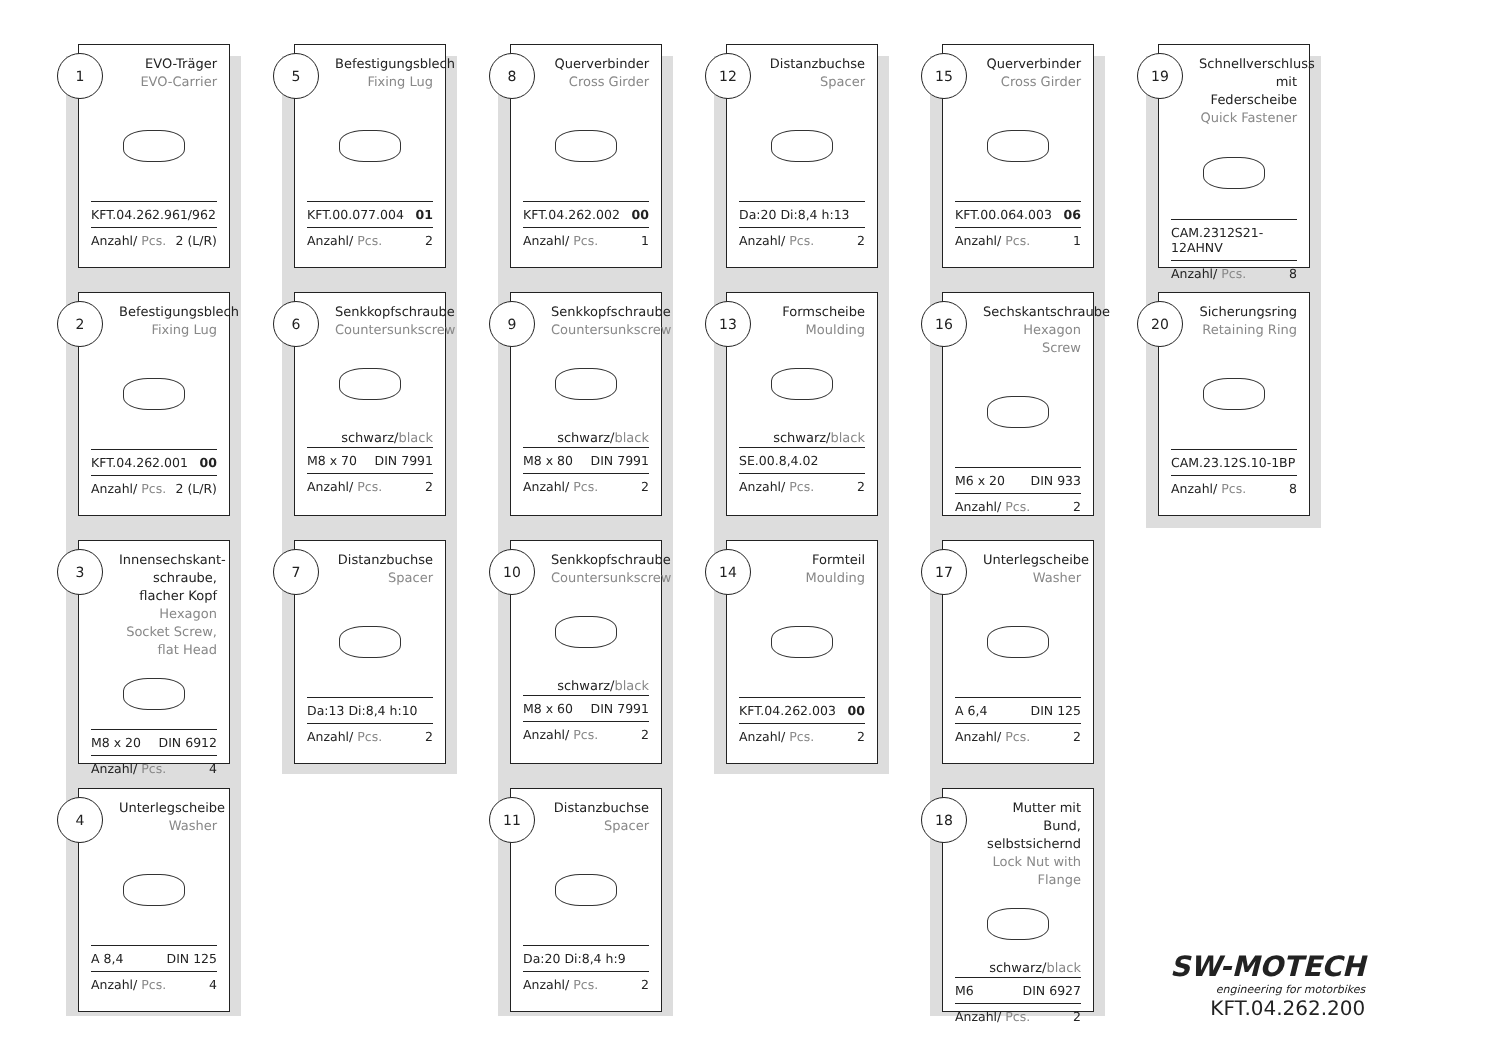1
EVO-Träger
EVO-Carrier
KFT.04.262.961/962
Anzahl/ Pcs. 2 (L/R)
2
Befestigungsblech
Fixing Lug
KFT.04.262.001 00
Anzahl/ Pcs. 2 (L/R)
3
Innensechskant-schraube, flacher Kopf
Hexagon Socket Screw, flat Head
M8 x 20 DIN 6912
Anzahl/ Pcs. 4
4
Unterlegscheibe
Washer
A 8,4 DIN 125
Anzahl/ Pcs. 4
5
Befestigungsblech
Fixing Lug
KFT.00.077.004 01
Anzahl/ Pcs. 2
6
Senkkopfschraube
Countersunkscrew
schwarz/black
M8 x 70 DIN 7991
Anzahl/ Pcs. 2
7
Distanzbuchse
Spacer
Da:13 Di:8,4 h:10
Anzahl/ Pcs. 2
8
Querverbinder
Cross Girder
KFT.04.262.002 00
Anzahl/ Pcs. 1
9
Senkkopfschraube
Countersunkscrew
schwarz/black
M8 x 80 DIN 7991
Anzahl/ Pcs. 2
10
Senkkopfschraube
Countersunkscrew
schwarz/black
M8 x 60 DIN 7991
Anzahl/ Pcs. 2
11
Distanzbuchse
Spacer
Da:20 Di:8,4 h:9
Anzahl/ Pcs. 2
12
Distanzbuchse
Spacer
Da:20 Di:8,4 h:13
Anzahl/ Pcs. 2
13
Formscheibe
Moulding
schwarz/black
SE.00.8,4.02
Anzahl/ Pcs. 2
14
Formteil
Moulding
KFT.04.262.003 00
Anzahl/ Pcs. 2
15
Querverbinder
Cross Girder
KFT.00.064.003 06
Anzahl/ Pcs. 1
16
Sechskantschraube
Hexagon Screw
M6 x 20 DIN 933
Anzahl/ Pcs. 2
17
Unterlegscheibe
Washer
A 6,4 DIN 125
Anzahl/ Pcs. 2
18
Mutter mit Bund, selbstsichernd
Lock Nut with Flange
schwarz/black
M6 DIN 6927
Anzahl/ Pcs. 2
19
Schnellverschluss mit Federscheibe
Quick Fastener
CAM.2312S21-12AHNV
Anzahl/ Pcs. 8
20
Sicherungsring
Retaining Ring
CAM.23.12S.10-1BP
Anzahl/ Pcs. 8
SW-MOTECH
engineering for motorbikes
KFT.04.262.200